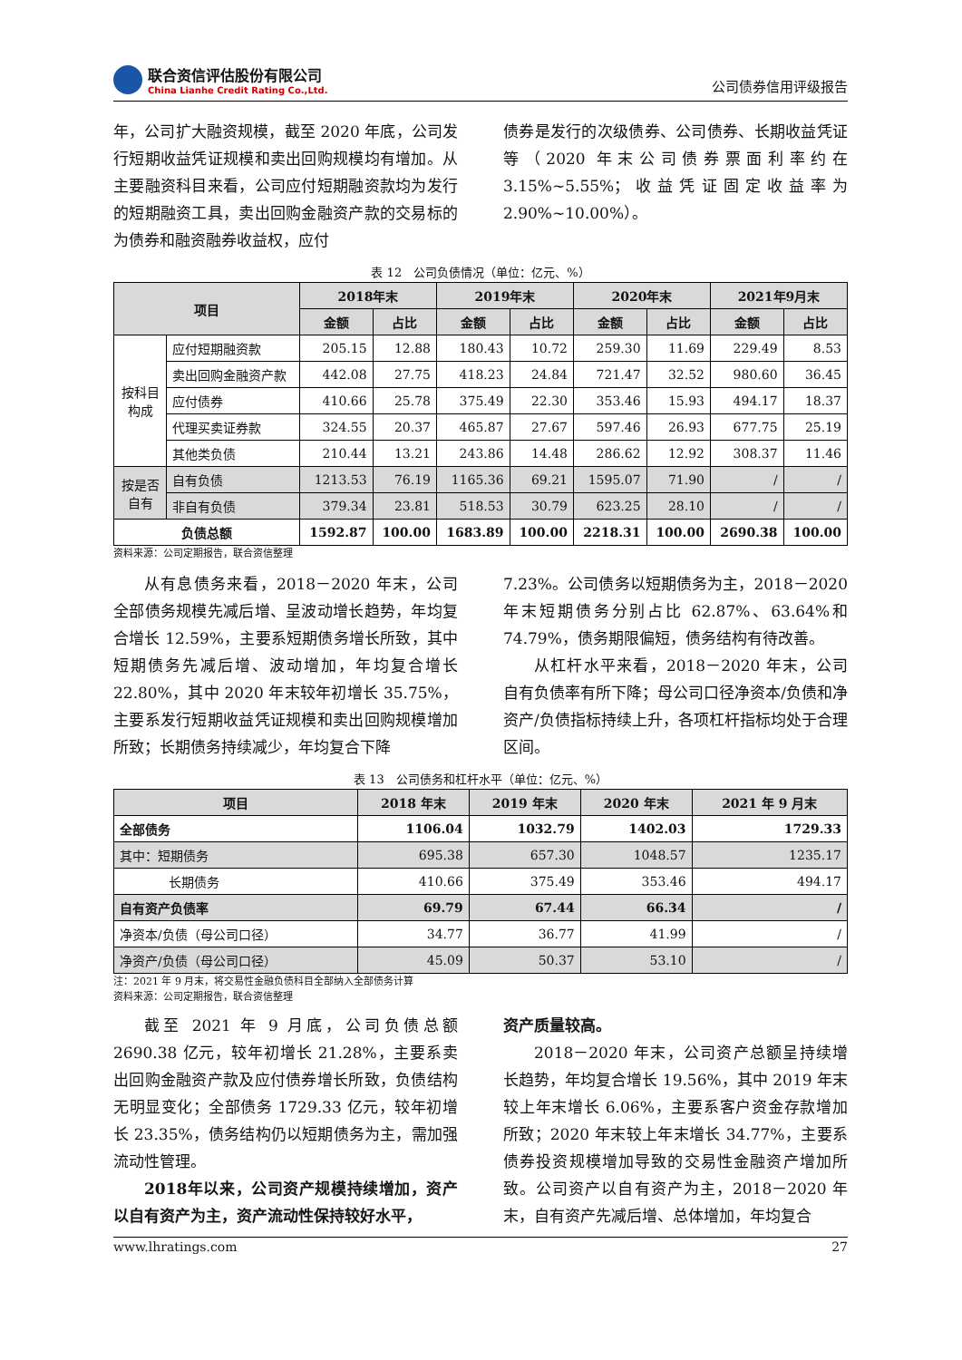联合资信评估股份有限公司
China Lianhe Credit Rating Co.,Ltd.
公司债券信用评级报告
年，公司扩大融资规模，截至 2020 年底，公司发行短期收益凭证规模和卖出回购规模均有增加。从主要融资科目来看，公司应付短期融资款均为发行的短期融资工具，卖出回购金融资产款的交易标的为债券和融资融券收益权，应付
债券是发行的次级债券、公司债券、长期收益凭证等（2020 年末公司债券票面利率约在 3.15%~5.55%；收益凭证固定收益率为 2.90%~10.00%）。
表 12　公司负债情况（单位：亿元、%）
| 项目 | | 2018年末 | | 2019年末 | | 2020年末 | | 2021年9月末 | |
| --- | --- | --- | --- | --- | --- | --- | --- | --- | --- |
| | | 金额 | 占比 | 金额 | 占比 | 金额 | 占比 | 金额 | 占比 |
| 按科目 构成 | 应付短期融资款 | 205.15 | 12.88 | 180.43 | 10.72 | 259.30 | 11.69 | 229.49 | 8.53 |
| | 卖出回购金融资产款 | 442.08 | 27.75 | 418.23 | 24.84 | 721.47 | 32.52 | 980.60 | 36.45 |
| | 应付债券 | 410.66 | 25.78 | 375.49 | 22.30 | 353.46 | 15.93 | 494.17 | 18.37 |
| | 代理买卖证券款 | 324.55 | 20.37 | 465.87 | 27.67 | 597.46 | 26.93 | 677.75 | 25.19 |
| | 其他类负债 | 210.44 | 13.21 | 243.86 | 14.48 | 286.62 | 12.92 | 308.37 | 11.46 |
| 按是否 自有 | 自有负债 | 1213.53 | 76.19 | 1165.36 | 69.21 | 1595.07 | 71.90 | / | / |
| | 非自有负债 | 379.34 | 23.81 | 518.53 | 30.79 | 623.25 | 28.10 | / | / |
| 负债总额 | | 1592.87 | 100.00 | 1683.89 | 100.00 | 2218.31 | 100.00 | 2690.38 | 100.00 |
资料来源：公司定期报告，联合资信整理
从有息债务来看，2018－2020 年末，公司全部债务规模先减后增、呈波动增长趋势，年均复合增长 12.59%，主要系短期债务增长所致，其中短期债务先减后增、波动增加，年均复合增长 22.80%，其中 2020 年末较年初增长 35.75%，主要系发行短期收益凭证规模和卖出回购规模增加所致；长期债务持续减少，年均复合下降
7.23%。公司债务以短期债务为主，2018－2020 年末短期债务分别占比 62.87%、63.64%和 74.79%，债务期限偏短，债务结构有待改善。
从杠杆水平来看，2018－2020 年末，公司自有负债率有所下降；母公司口径净资本/负债和净资产/负债指标持续上升，各项杠杆指标均处于合理区间。
表 13　公司债务和杠杆水平（单位：亿元、%）
| 项目 | 2018 年末 | 2019 年末 | 2020 年末 | 2021 年 9 月末 |
| --- | --- | --- | --- | --- |
| 全部债务 | 1106.04 | 1032.79 | 1402.03 | 1729.33 |
| 其中：短期债务 | 695.38 | 657.30 | 1048.57 | 1235.17 |
| 长期债务 | 410.66 | 375.49 | 353.46 | 494.17 |
| 自有资产负债率 | 69.79 | 67.44 | 66.34 | / |
| 净资本/负债（母公司口径） | 34.77 | 36.77 | 41.99 | / |
| 净资产/负债（母公司口径） | 45.09 | 50.37 | 53.10 | / |
注：2021 年 9 月末，将交易性金融负债科目全部纳入全部债务计算
资料来源：公司定期报告，联合资信整理
截至 2021 年 9 月底，公司负债总额 2690.38 亿元，较年初增长 21.28%，主要系卖出回购金融资产款及应付债券增长所致，负债结构无明显变化；全部债务 1729.33 亿元，较年初增长 23.35%，债务结构仍以短期债务为主，需加强流动性管理。
2018年以来，公司资产规模持续增加，资产以自有资产为主，资产流动性保持较好水平，
资产质量较高。
2018－2020 年末，公司资产总额呈持续增长趋势，年均复合增长 19.56%，其中 2019 年末较上年末增长 6.06%，主要系客户资金存款增加所致；2020 年末较上年末增长 34.77%，主要系债券投资规模增加导致的交易性金融资产增加所致。公司资产以自有资产为主，2018－2020 年末，自有资产先减后增、总体增加，年均复合
www.lhratings.com 27